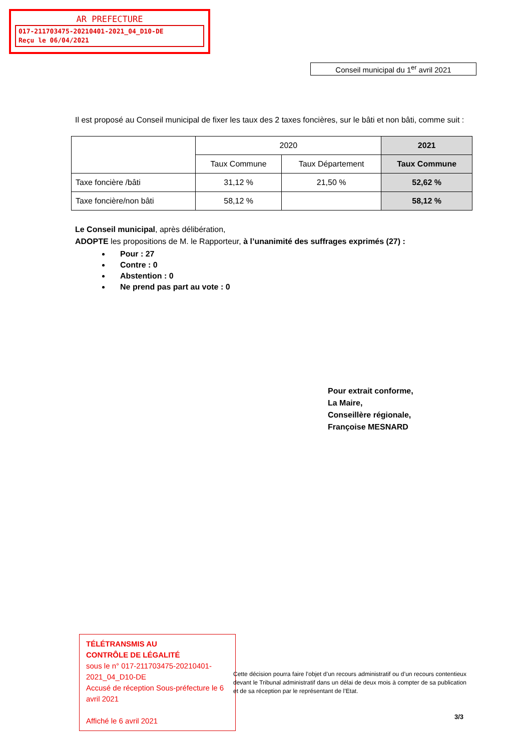AR PREFECTURE
017-211703475-20210401-2021_04_D10-DE
Reçu le 06/04/2021
Conseil municipal du 1<sup>er</sup> avril 2021
Il est proposé au Conseil municipal de fixer les taux des 2 taxes foncières, sur le bâti et non bâti, comme suit :
| | 2020 | | 2021 |
| --- | --- | --- | --- |
| | Taux Commune | Taux Département | Taux Commune |
| Taxe foncière /bâti | 31,12 % | 21,50 % | 52,62 % |
| Taxe foncière/non bâti | 58,12 % | | 58,12 % |
Le Conseil municipal, après délibération,
ADOPTE les propositions de M. le Rapporteur, à l’unanimité des suffrages exprimés (27) :
Pour : 27
Contre : 0
Abstention : 0
Ne prend pas part au vote : 0
Pour extrait conforme,
La Maire,
Conseillère régionale,
Françoise MESNARD
TÉLÉTRANSMIS AU
CONTRÔLE DE LÉGALITÉ
sous le n° 017-211703475-20210401-2021_04_D10-DE
Accusé de réception Sous-préfecture le 6 avril 2021
Affiché le 6 avril 2021
Cette décision pourra faire l’objet d’un recours administratif ou d’un recours contentieux devant le Tribunal administratif dans un délai de deux mois à compter de sa publication et de sa réception par le représentant de l’Etat.
3/3